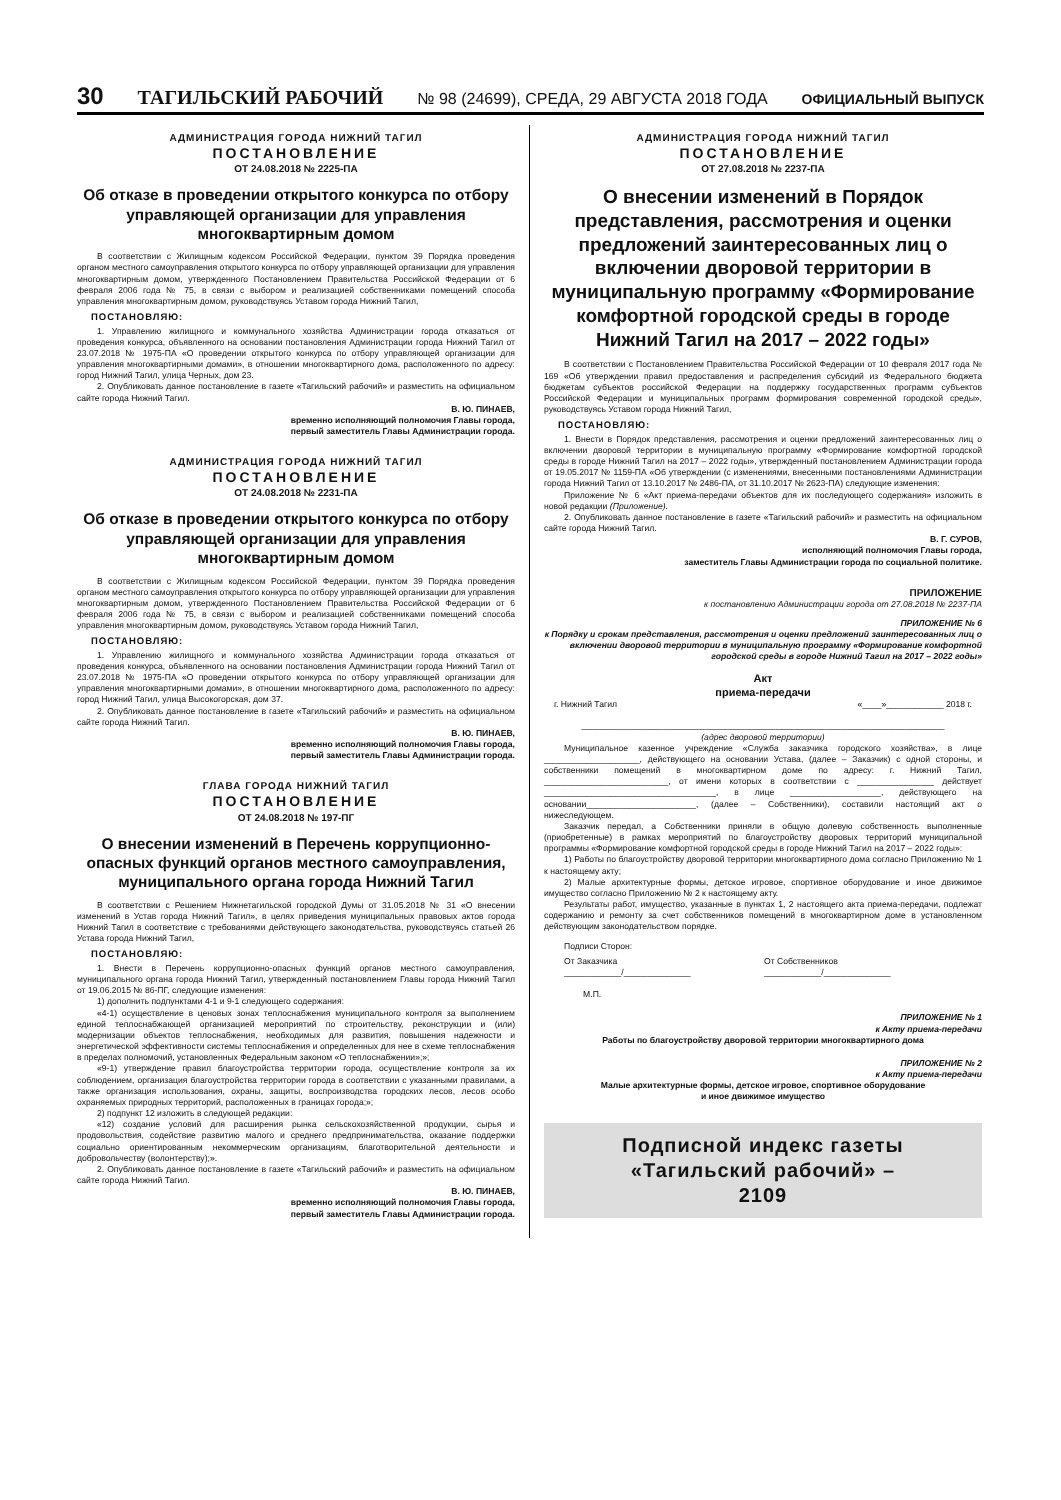30 ТАГИЛЬСКИЙ РАБОЧИЙ № 98 (24699), СРЕДА, 29 АВГУСТА 2018 ГОДА ОФИЦИАЛЬНЫЙ ВЫПУСК
АДМИНИСТРАЦИЯ ГОРОДА НИЖНИЙ ТАГИЛ
ПОСТАНОВЛЕНИЕ
ОТ 24.08.2018 № 2225-ПА
Об отказе в проведении открытого конкурса по отбору управляющей организации для управления многоквартирным домом
В соответствии с Жилищным кодексом Российской Федерации, пунктом 39 Порядка проведения органом местного самоуправления открытого конкурса по отбору управляющей организации для управления многоквартирным домом, утвержденного Постановлением Правительства Российской Федерации от 6 февраля 2006 года № 75, в связи с выбором и реализацией собственниками помещений способа управления многоквартирным домом, руководствуясь Уставом города Нижний Тагил,
ПОСТАНОВЛЯЮ:
1. Управлению жилищного и коммунального хозяйства Администрации города отказаться от проведения конкурса, объявленного на основании постановления Администрации города Нижний Тагил от 23.07.2018 № 1975-ПА «О проведении открытого конкурса по отбору управляющей организации для управления многоквартирными домами», в отношении многоквартирного дома, расположенного по адресу: город Нижний Тагил, улица Черных, дом 23.
2. Опубликовать данное постановление в газете «Тагильский рабочий» и разместить на официальном сайте города Нижний Тагил.
В. Ю. ПИНАЕВ,
временно исполняющий полномочия Главы города,
первый заместитель Главы Администрации города.
АДМИНИСТРАЦИЯ ГОРОДА НИЖНИЙ ТАГИЛ
ПОСТАНОВЛЕНИЕ
ОТ 24.08.2018 № 2231-ПА
Об отказе в проведении открытого конкурса по отбору управляющей организации для управления многоквартирным домом
В соответствии с Жилищным кодексом Российской Федерации, пунктом 39 Порядка проведения органом местного самоуправления открытого конкурса по отбору управляющей организации для управления многоквартирным домом, утвержденного Постановлением Правительства Российской Федерации от 6 февраля 2006 года № 75, в связи с выбором и реализацией собственниками помещений способа управления многоквартирным домом, руководствуясь Уставом города Нижний Тагил,
ПОСТАНОВЛЯЮ:
1. Управлению жилищного и коммунального хозяйства Администрации города отказаться от проведения конкурса, объявленного на основании постановления Администрации города Нижний Тагил от 23.07.2018 № 1975-ПА «О проведении открытого конкурса по отбору управляющей организации для управления многоквартирными домами», в отношении многоквартирного дома, расположенного по адресу: город Нижний Тагил, улица Высокогорская, дом 37.
2. Опубликовать данное постановление в газете «Тагильский рабочий» и разместить на официальном сайте города Нижний Тагил.
В. Ю. ПИНАЕВ,
временно исполняющий полномочия Главы города,
первый заместитель Главы Администрации города.
ГЛАВА ГОРОДА НИЖНИЙ ТАГИЛ
ПОСТАНОВЛЕНИЕ
ОТ 24.08.2018 № 197-ПГ
О внесении изменений в Перечень коррупционно-опасных функций органов местного самоуправления, муниципального органа города Нижний Тагил
В соответствии с Решением Нижнетагильской городской Думы от 31.05.2018 № 31 «О внесении изменений в Устав города Нижний Тагил», в целях приведения муниципальных правовых актов города Нижний Тагил в соответствие с требованиями действующего законодательства, руководствуясь статьей 26 Устава города Нижний Тагил,
ПОСТАНОВЛЯЮ:
1. Внести в Перечень коррупционно-опасных функций органов местного самоуправления, муниципального органа города Нижний Тагил, утвержденный постановлением Главы города Нижний Тагил от 19.06.2015 № 86-ПГ, следующие изменения:
1) дополнить подпунктами 4-1 и 9-1 следующего содержания:
«4-1) осуществление в ценовых зонах теплоснабжения муниципального контроля за выполнением единой теплоснабжающей организацией мероприятий по строительству, реконструкции и (или) модернизации объектов теплоснабжения, необходимых для развития, повышения надежности и энергетической эффективности системы теплоснабжения и определенных для нее в схеме теплоснабжения в пределах полномочий, установленных Федеральным законом «О теплоснабжении»;»;
«9-1) утверждение правил благоустройства территории города, осуществление контроля за их соблюдением, организация благоустройства территории города в соответствии с указанными правилами, а также организация использования, охраны, защиты, воспроизводства городских лесов, лесов особо охраняемых природных территорий, расположенных в границах города;»;
2) подпункт 12 изложить в следующей редакции:
«12) создание условий для расширения рынка сельскохозяйственной продукции, сырья и продовольствия, содействие развитию малого и среднего предпринимательства, оказание поддержки социально ориентированным некоммерческим организациям, благотворительной деятельности и добровольчеству (волонтерству);».
2. Опубликовать данное постановление в газете «Тагильский рабочий» и разместить на официальном сайте города Нижний Тагил.
В. Ю. ПИНАЕВ,
временно исполняющий полномочия Главы города,
первый заместитель Главы Администрации города.
АДМИНИСТРАЦИЯ ГОРОДА НИЖНИЙ ТАГИЛ
ПОСТАНОВЛЕНИЕ
ОТ 27.08.2018 № 2237-ПА
О внесении изменений в Порядок представления, рассмотрения и оценки предложений заинтересованных лиц о включении дворовой территории в муниципальную программу «Формирование комфортной городской среды в городе Нижний Тагил на 2017 – 2022 годы»
В соответствии с Постановлением Правительства Российской Федерации от 10 февраля 2017 года № 169 «Об утверждении правил предоставления и распределения субсидий из Федерального бюджета бюджетам субъектов российской Федерации на поддержку государственных программ субъектов Российской Федерации и муниципальных программ формирования современной городской среды», руководствуясь Уставом города Нижний Тагил,
ПОСТАНОВЛЯЮ:
1. Внести в Порядок представления, рассмотрения и оценки предложений заинтересованных лиц о включении дворовой территории в муниципальную программу «Формирование комфортной городской среды в городе Нижний Тагил на 2017 – 2022 годы», утвержденный постановлением Администрации города от 19.05.2017 № 1159-ПА «Об утверждении (с изменениями, внесенными постановлениями Администрации города Нижний Тагил от 13.10.2017 № 2486-ПА, от 31.10.2017 № 2623-ПА) следующие изменения:
Приложение № 6 «Акт приема-передачи объектов для их последующего содержания» изложить в новой редакции (Приложение).
2. Опубликовать данное постановление в газете «Тагильский рабочий» и разместить на официальном сайте города Нижний Тагил.
В. Г. СУРОВ,
исполняющий полномочия Главы города,
заместитель Главы Администрации города по социальной политике.
ПРИЛОЖЕНИЕ
к постановлению Администрации города от 27.08.2018 № 2237-ПА
ПРИЛОЖЕНИЕ № 6
к Порядку и срокам представления, рассмотрения и оценки предложений заинтересованных лиц о включении дворовой территории в муниципальную программу «Формирование комфортной городской среды в городе Нижний Тагил на 2017 – 2022 годы»
Акт
приема-передачи
г. Нижний Тагил «____»____________ 2018 г.
____________________________________________________________________________
(адрес дворовой территории)
Муниципальное казенное учреждение «Служба заказчика городского хозяйства», в лице ____________________, действующего на основании Устава, (далее – Заказчик) с одной стороны, и собственники помещений в многоквартирном доме по адресу: г. Нижний Тагил, __________________________, от имени которых в соответствии с ________________ действует ____________________________________, в лице ___________________, действующего на основании_______________________, (далее – Собственники), составили настоящий акт о нижеследующем.
Заказчик передал, а Собственники приняли в общую долевую собственность выполненные (приобретенные) в рамках мероприятий по благоустройству дворовых территорий муниципальной программы «Формирование комфортной городской среды в городе Нижний Тагил на 2017 – 2022 годы»:
1) Работы по благоустройству дворовой территории многоквартирного дома согласно Приложению № 1 к настоящему акту;
2) Малые архитектурные формы, детское игровое, спортивное оборудование и иное движимое имущество согласно Приложению № 2 к настоящему акту.
Результаты работ, имущество, указанные в пунктах 1, 2 настоящего акта приема-передачи, подлежат содержанию и ремонту за счет собственников помещений в многоквартирном доме в установленном действующим законодательством порядке.
Подписи Сторон:
От Заказчика
____________/______________
М.П.
От Собственников
____________/______________
ПРИЛОЖЕНИЕ № 1
к Акту приема-передачи
Работы по благоустройству дворовой территории многоквартирного дома
ПРИЛОЖЕНИЕ № 2
к Акту приема-передачи
Малые архитектурные формы, детское игровое, спортивное оборудование
и иное движимое имущество
Подписной индекс газеты
«Тагильский рабочий» –
2109